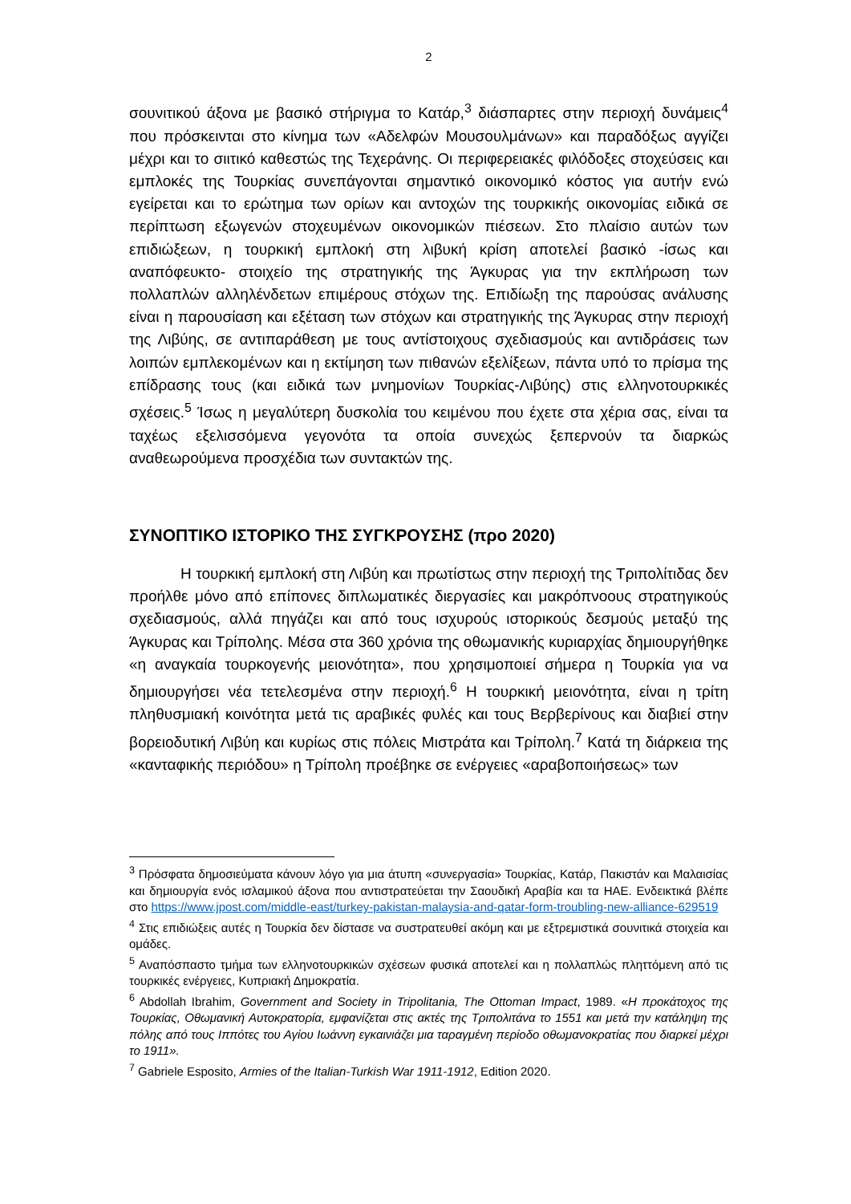2
σουνιτικού άξονα με βασικό στήριγμα το Κατάρ,<sup>3</sup> διάσπαρτες στην περιοχή δυνάμεις<sup>4</sup> που πρόσκεινται στο κίνημα των «Αδελφών Μουσουλμάνων» και παραδόξως αγγίζει μέχρι και το σιιτικό καθεστώς της Τεχεράνης. Οι περιφερειακές φιλόδοξες στοχεύσεις και εμπλοκές της Τουρκίας συνεπάγονται σημαντικό οικονομικό κόστος για αυτήν ενώ εγείρεται και το ερώτημα των ορίων και αντοχών της τουρκικής οικονομίας ειδικά σε περίπτωση εξωγενών στοχευμένων οικονομικών πιέσεων. Στο πλαίσιο αυτών των επιδιώξεων, η τουρκική εμπλοκή στη λιβυκή κρίση αποτελεί βασικό -ίσως και αναπόφευκτο- στοιχείο της στρατηγικής της Άγκυρας για την εκπλήρωση των πολλαπλών αλληλένδετων επιμέρους στόχων της. Επιδίωξη της παρούσας ανάλυσης είναι η παρουσίαση και εξέταση των στόχων και στρατηγικής της Άγκυρας στην περιοχή της Λιβύης, σε αντιπαράθεση με τους αντίστοιχους σχεδιασμούς και αντιδράσεις των λοιπών εμπλεκομένων και η εκτίμηση των πιθανών εξελίξεων, πάντα υπό το πρίσμα της επίδρασης τους (και ειδικά των μνημονίων Τουρκίας-Λιβύης) στις ελληνοτουρκικές σχέσεις.<sup>5</sup> Ίσως η μεγαλύτερη δυσκολία του κειμένου που έχετε στα χέρια σας, είναι τα ταχέως εξελισσόμενα γεγονότα τα οποία συνεχώς ξεπερνούν τα διαρκώς αναθεωρούμενα προσχέδια των συντακτών της.
ΣΥΝΟΠΤΙΚΟ ΙΣΤΟΡΙΚΟ ΤΗΣ ΣΥΓΚΡΟΥΣΗΣ (προ 2020)
Η τουρκική εμπλοκή στη Λιβύη και πρωτίστως στην περιοχή της Τριπολίτιδας δεν προήλθε μόνο από επίπονες διπλωματικές διεργασίες και μακρόπνοους στρατηγικούς σχεδιασμούς, αλλά πηγάζει και από τους ισχυρούς ιστορικούς δεσμούς μεταξύ της Άγκυρας και Τρίπολης. Μέσα στα 360 χρόνια της οθωμανικής κυριαρχίας δημιουργήθηκε «η αναγκαία τουρκογενής μειονότητα», που χρησιμοποιεί σήμερα η Τουρκία για να δημιουργήσει νέα τετελεσμένα στην περιοχή.<sup>6</sup> Η τουρκική μειονότητα, είναι η τρίτη πληθυσμιακή κοινότητα μετά τις αραβικές φυλές και τους Βερβερίνους και διαβιεί στην βορειοδυτική Λιβύη και κυρίως στις πόλεις Μιστράτα και Τρίπολη.<sup>7</sup> Κατά τη διάρκεια της «κανταφικής περιόδου» η Τρίπολη προέβηκε σε ενέργειες «αραβοποιήσεως» των
<sup>3</sup> Πρόσφατα δημοσιεύματα κάνουν λόγο για μια άτυπη «συνεργασία» Τουρκίας, Κατάρ, Πακιστάν και Μαλαισίας και δημιουργία ενός ισλαμικού άξονα που αντιστρατεύεται την Σαουδική Αραβία και τα ΗΑΕ. Ενδεικτικά βλέπε στο https://www.jpost.com/middle-east/turkey-pakistan-malaysia-and-qatar-form-troubling-new-alliance-629519
<sup>4</sup> Στις επιδιώξεις αυτές η Τουρκία δεν δίστασε να συστρατευθεί ακόμη και με εξτρεμιστικά σουνιτικά στοιχεία και ομάδες.
<sup>5</sup> Αναπόσπαστο τμήμα των ελληνοτουρκικών σχέσεων φυσικά αποτελεί και η πολλαπλώς πληττόμενη από τις τουρκικές ενέργειες, Κυπριακή Δημοκρατία.
<sup>6</sup> Abdollah Ibrahim, Government and Society in Tripolitania, The Ottoman Impact, 1989. «Η προκάτοχος της Τουρκίας, Οθωμανική Αυτοκρατορία, εμφανίζεται στις ακτές της Τριπολιτάνα το 1551 και μετά την κατάληψη της πόλης από τους Ιππότες του Αγίου Ιωάννη εγκαινιάζει μια ταραγμένη περίοδο οθωμανοκρατίας που διαρκεί μέχρι το 1911».
<sup>7</sup> Gabriele Esposito, Armies of the Italian-Turkish War 1911-1912, Edition 2020.